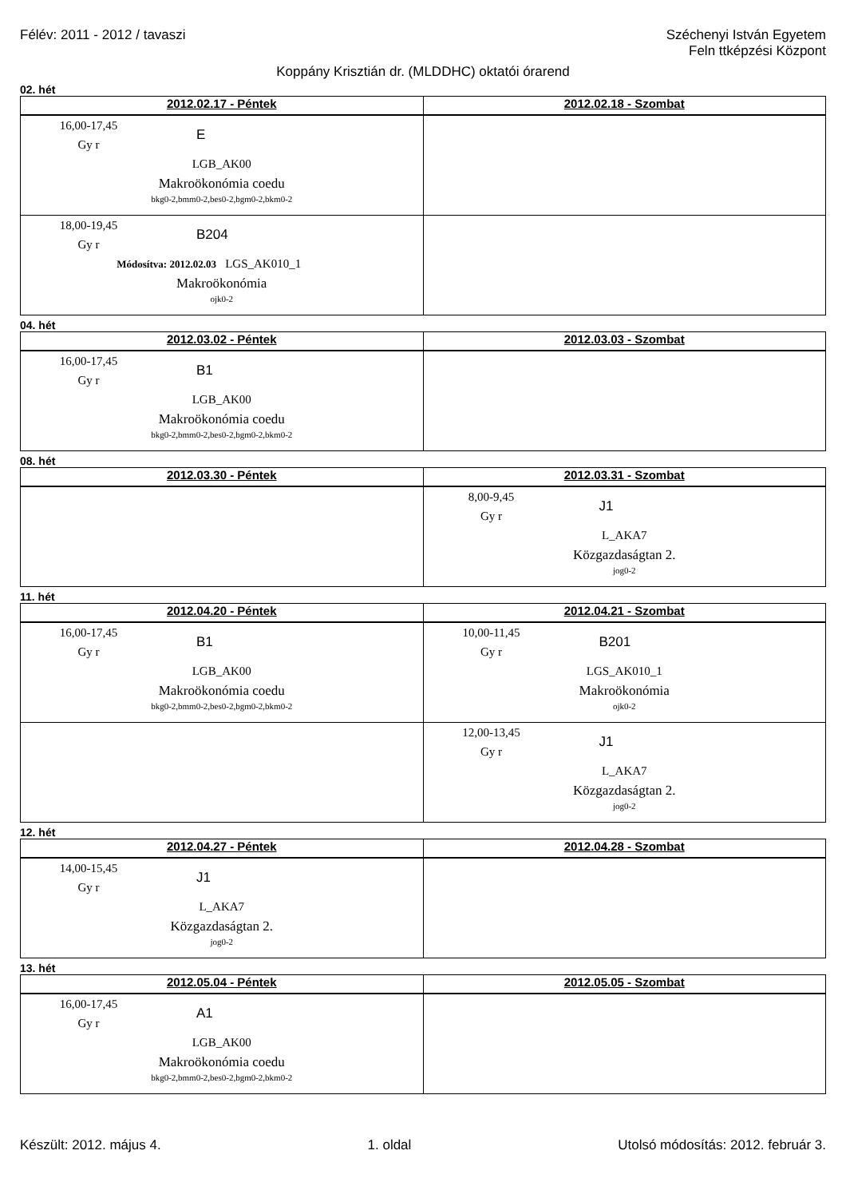Félév: 2011 - 2012 / tavaszi Széchenyi István Egyetem
Feln ttképzési Központ
Koppány Krisztián dr. (MLDDHC) oktatói órarend
02. hét
| 2012.02.17 - Péntek | 2012.02.18 - Szombat |
| --- | --- |
| 16,00-17,45 Gy r E LGB_AK00 Makroökonómia coedu bkg0-2,bmm0-2,bes0-2,bgm0-2,bkm0-2 | |
| 18,00-19,45 Gy r B204 Módosítva: 2012.02.03 LGS_AK010_1 Makroökonómia ojk0-2 | |
04. hét
| 2012.03.02 - Péntek | 2012.03.03 - Szombat |
| --- | --- |
| 16,00-17,45 Gy r B1 LGB_AK00 Makroökonómia coedu bkg0-2,bmm0-2,bes0-2,bgm0-2,bkm0-2 | |
08. hét
| 2012.03.30 - Péntek | 2012.03.31 - Szombat |
| --- | --- |
| | 8,00-9,45 Gy r J1 L_AKA7 Közgazdaságtan 2. jog0-2 |
11. hét
| 2012.04.20 - Péntek | 2012.04.21 - Szombat |
| --- | --- |
| 16,00-17,45 Gy r B1 LGB_AK00 Makroökonómia coedu bkg0-2,bmm0-2,bes0-2,bgm0-2,bkm0-2 | 10,00-11,45 Gy r B201 LGS_AK010_1 Makroökonómia ojk0-2 |
| | 12,00-13,45 Gy r J1 L_AKA7 Közgazdaságtan 2. jog0-2 |
12. hét
| 2012.04.27 - Péntek | 2012.04.28 - Szombat |
| --- | --- |
| 14,00-15,45 Gy r J1 L_AKA7 Közgazdaságtan 2. jog0-2 | |
13. hét
| 2012.05.04 - Péntek | 2012.05.05 - Szombat |
| --- | --- |
| 16,00-17,45 Gy r A1 LGB_AK00 Makroökonómia coedu bkg0-2,bmm0-2,bes0-2,bgm0-2,bkm0-2 | |
Készült: 2012. május 4. 1. oldal Utolsó módosítás: 2012. február 3.